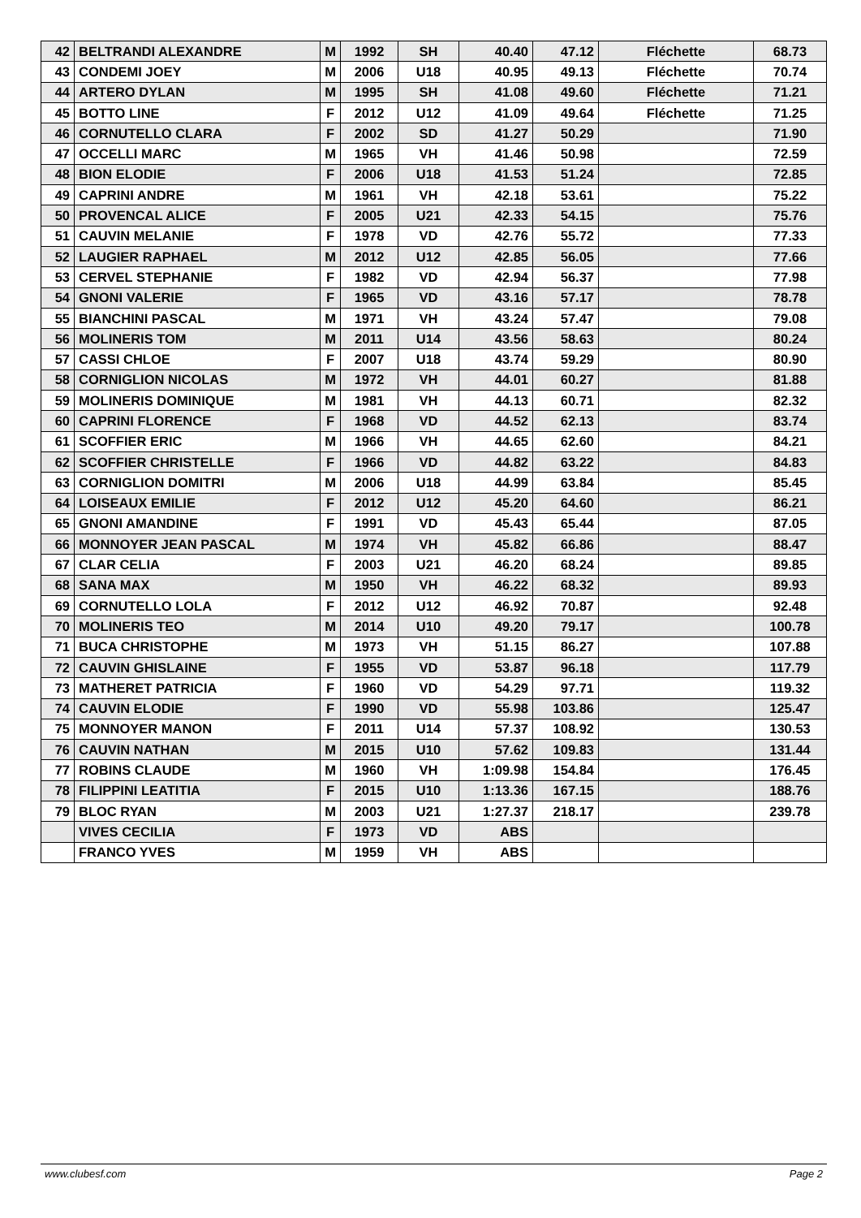| 42 | BELTRANDI ALEXANDRE | M | 1992 | SH | 40.40 | 47.12 | Fléchette | 68.73 |
| 43 | CONDEMI JOEY | M | 2006 | U18 | 40.95 | 49.13 | Fléchette | 70.74 |
| 44 | ARTERO DYLAN | M | 1995 | SH | 41.08 | 49.60 | Fléchette | 71.21 |
| 45 | BOTTO LINE | F | 2012 | U12 | 41.09 | 49.64 | Fléchette | 71.25 |
| 46 | CORNUTELLO CLARA | F | 2002 | SD | 41.27 | 50.29 | | 71.90 |
| 47 | OCCELLI MARC | M | 1965 | VH | 41.46 | 50.98 | | 72.59 |
| 48 | BION ELODIE | F | 2006 | U18 | 41.53 | 51.24 | | 72.85 |
| 49 | CAPRINI ANDRE | M | 1961 | VH | 42.18 | 53.61 | | 75.22 |
| 50 | PROVENCAL ALICE | F | 2005 | U21 | 42.33 | 54.15 | | 75.76 |
| 51 | CAUVIN MELANIE | F | 1978 | VD | 42.76 | 55.72 | | 77.33 |
| 52 | LAUGIER RAPHAEL | M | 2012 | U12 | 42.85 | 56.05 | | 77.66 |
| 53 | CERVEL STEPHANIE | F | 1982 | VD | 42.94 | 56.37 | | 77.98 |
| 54 | GNONI VALERIE | F | 1965 | VD | 43.16 | 57.17 | | 78.78 |
| 55 | BIANCHINI PASCAL | M | 1971 | VH | 43.24 | 57.47 | | 79.08 |
| 56 | MOLINERIS TOM | M | 2011 | U14 | 43.56 | 58.63 | | 80.24 |
| 57 | CASSI CHLOE | F | 2007 | U18 | 43.74 | 59.29 | | 80.90 |
| 58 | CORNIGLION NICOLAS | M | 1972 | VH | 44.01 | 60.27 | | 81.88 |
| 59 | MOLINERIS DOMINIQUE | M | 1981 | VH | 44.13 | 60.71 | | 82.32 |
| 60 | CAPRINI FLORENCE | F | 1968 | VD | 44.52 | 62.13 | | 83.74 |
| 61 | SCOFFIER ERIC | M | 1966 | VH | 44.65 | 62.60 | | 84.21 |
| 62 | SCOFFIER CHRISTELLE | F | 1966 | VD | 44.82 | 63.22 | | 84.83 |
| 63 | CORNIGLION DOMITRI | M | 2006 | U18 | 44.99 | 63.84 | | 85.45 |
| 64 | LOISEAUX EMILIE | F | 2012 | U12 | 45.20 | 64.60 | | 86.21 |
| 65 | GNONI AMANDINE | F | 1991 | VD | 45.43 | 65.44 | | 87.05 |
| 66 | MONNOYER JEAN PASCAL | M | 1974 | VH | 45.82 | 66.86 | | 88.47 |
| 67 | CLAR CELIA | F | 2003 | U21 | 46.20 | 68.24 | | 89.85 |
| 68 | SANA MAX | M | 1950 | VH | 46.22 | 68.32 | | 89.93 |
| 69 | CORNUTELLO LOLA | F | 2012 | U12 | 46.92 | 70.87 | | 92.48 |
| 70 | MOLINERIS TEO | M | 2014 | U10 | 49.20 | 79.17 | | 100.78 |
| 71 | BUCA CHRISTOPHE | M | 1973 | VH | 51.15 | 86.27 | | 107.88 |
| 72 | CAUVIN GHISLAINE | F | 1955 | VD | 53.87 | 96.18 | | 117.79 |
| 73 | MATHERET PATRICIA | F | 1960 | VD | 54.29 | 97.71 | | 119.32 |
| 74 | CAUVIN ELODIE | F | 1990 | VD | 55.98 | 103.86 | | 125.47 |
| 75 | MONNOYER MANON | F | 2011 | U14 | 57.37 | 108.92 | | 130.53 |
| 76 | CAUVIN NATHAN | M | 2015 | U10 | 57.62 | 109.83 | | 131.44 |
| 77 | ROBINS CLAUDE | M | 1960 | VH | 1:09.98 | 154.84 | | 176.45 |
| 78 | FILIPPINI LEATITIA | F | 2015 | U10 | 1:13.36 | 167.15 | | 188.76 |
| 79 | BLOC RYAN | M | 2003 | U21 | 1:27.37 | 218.17 | | 239.78 |
| | VIVES CECILIA | F | 1973 | VD | ABS | | | |
| | FRANCO YVES | M | 1959 | VH | ABS | | | |
www.clubesf.com Page 2